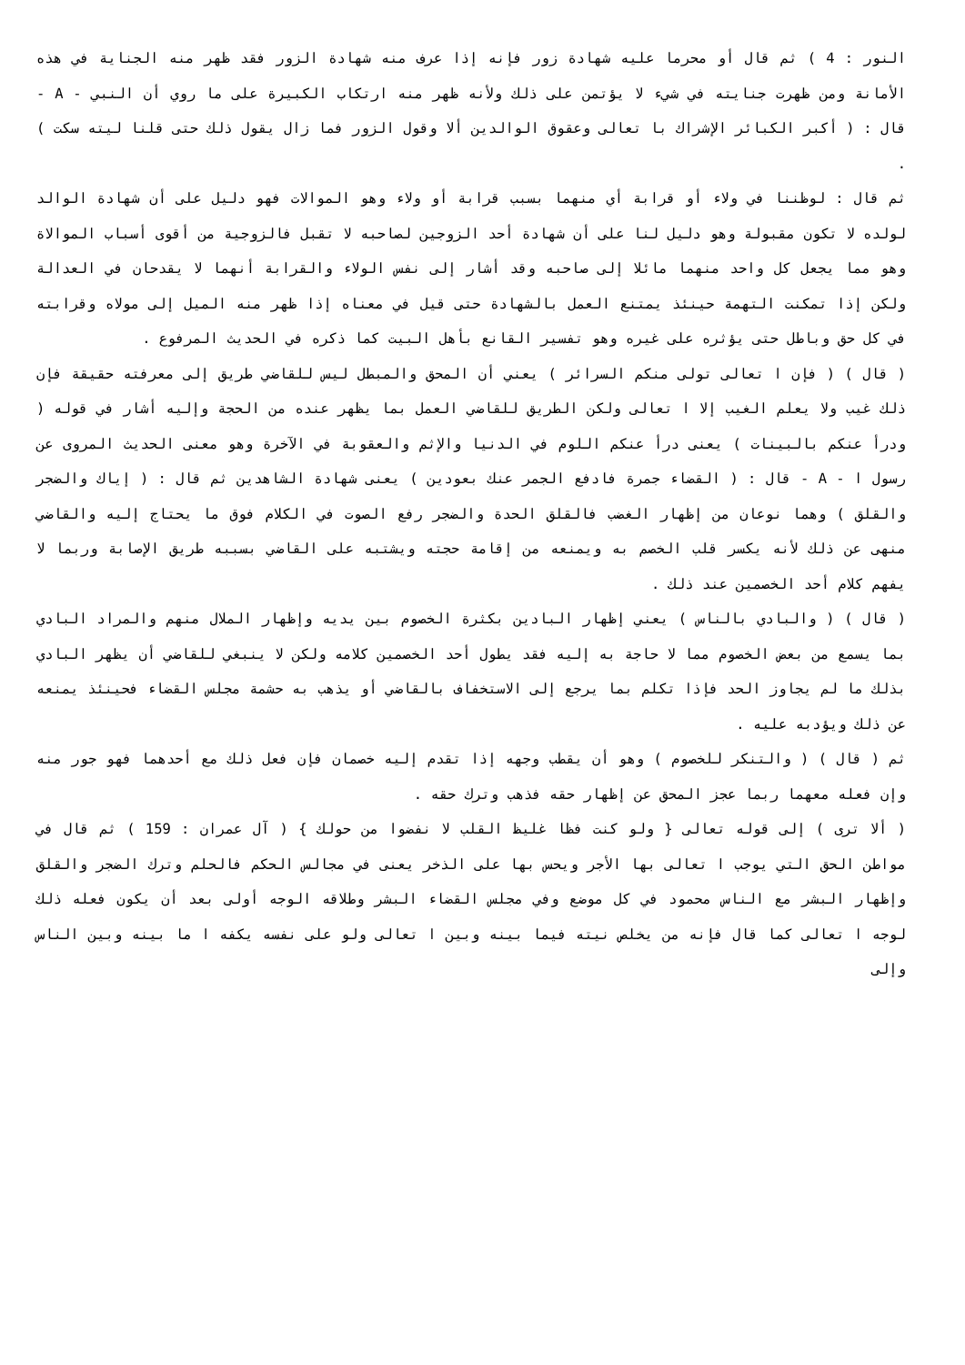النور : 4 ) ثم قال أو محرما عليه شهادة زور فإنه إذا عرف منه شهادة الزور فقد ظهر منه الجناية في هذه الأمانة ومن ظهرت جنايته في شيء لا يؤتمن على ذلك ولأنه ظهر منه ارتكاب الكبيرة على ما روي أن النبي - A - قال : ( أكبر الكبائر الإشراك با تعالى وعقوق الوالدين ألا وقول الزور فما زال يقول ذلك حتى قلنا ليته سكت ) .
ثم قال : لوظننا في ولاء أو قرابة أي منهما بسبب قرابة أو ولاء وهو الموالات فهو دليل على أن شهادة الوالد لولده لا تكون مقبولة وهو دليل لنا على أن شهادة أحد الزوجين لصاحبه لا تقبل فالزوجية من أقوى أسباب الموالاة وهو مما يجعل كل واحد منهما مائلا إلى صاحبه وقد أشار إلى نفس الولاء والقرابة أنهما لا يقدحان في العدالة ولكن إذا تمكنت التهمة حينئذ يمتنع العمل بالشهادة حتى قيل في معناه إذا ظهر منه الميل إلى مولاه وقرابته في كل حق وباطل حتى يؤثره على غيره وهو تفسير القانع بأهل البيت كما ذكره في الحديث المرفوع .
( قال ) ( فإن ا تعالى تولى منكم السرائر ) يعني أن المحق والمبطل ليس للقاضي طريق إلى معرفته حقيقة فإن ذلك غيب ولا يعلم الغيب إلا ا تعالى ولكن الطريق للقاضي العمل بما يظهر عنده من الحجة وإليه أشار في قوله ( ودرأ عنكم بالبينات ) يعنى درأ عنكم اللوم في الدنيا والإثم والعقوبة في الآخرة وهو معنى الحديث المروى عن رسول ا - A - قال : ( القضاء جمرة فادفع الجمر عنك بعودين ) يعنى شهادة الشاهدين ثم قال : ( إياك والضجر والقلق ) وهما نوعان من إظهار الغضب فالقلق الحدة والضجر رفع الصوت في الكلام فوق ما يحتاج إليه والقاضي منهى عن ذلك لأنه يكسر قلب الخصم به ويمنعه من إقامة حجته ويشتبه على القاضي بسببه طريق الإصابة وربما لا يفهم كلام أحد الخصمين عند ذلك .
( قال ) ( والبادي بالناس ) يعني إظهار البادين بكثرة الخصوم بين يديه وإظهار الملال منهم والمراد البادي بما يسمع من بعض الخصوم مما لا حاجة به إليه فقد يطول أحد الخصمين كلامه ولكن لا ينبغي للقاضي أن يظهر البادي بذلك ما لم يجاوز الحد فإذا تكلم بما يرجع إلى الاستخفاف بالقاضي أو يذهب به حشمة مجلس القضاء فحينئذ يمنعه عن ذلك ويؤدبه عليه .
ثم ( قال ) ( والتنكر للخصوم ) وهو أن يقطب وجهه إذا تقدم إليه خصمان فإن فعل ذلك مع أحدهما فهو جور منه وإن فعله معهما ربما عجز المحق عن إظهار حقه فذهب وترك حقه .
( ألا ترى ) إلى قوله تعالى { ولو كنت فظا غليظ القلب لا نفضوا من حولك } ( آل عمران : 159 ) ثم قال في مواطن الحق التي يوجب ا تعالى بها الأجر ويحس بها على الذخر يعنى في مجالس الحكم فالحلم وترك الضجر والقلق وإظهار البشر مع الناس محمود في كل موضع وفي مجلس القضاء البشر وطلاقه الوجه أولى بعد أن يكون فعله ذلك لوجه ا تعالى كما قال فإنه من يخلص نيته فيما بينه وبين ا تعالى ولو على نفسه يكفه ا ما بينه وبين الناس وإلى